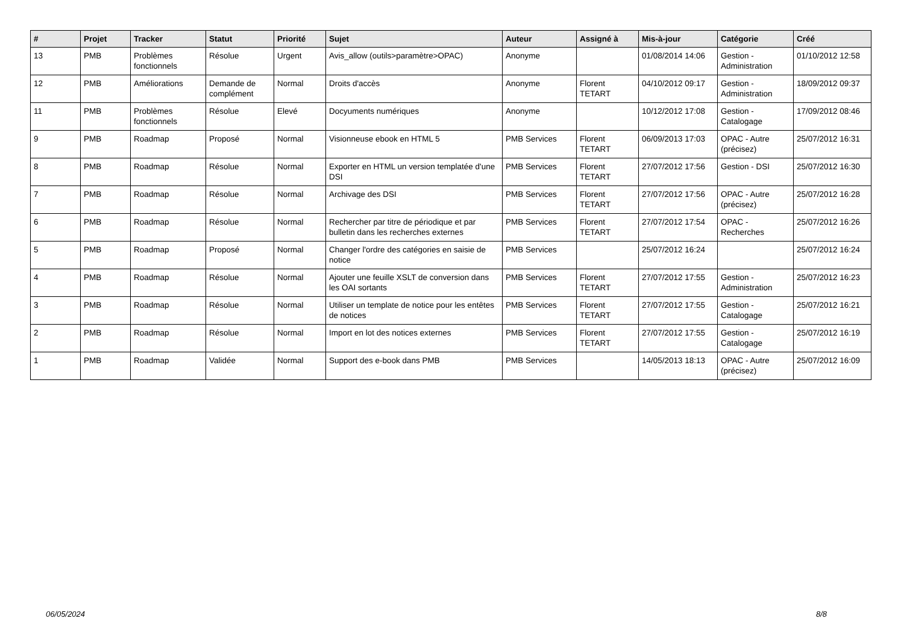| # | Projet | Tracker | Statut | Priorité | Sujet | Auteur | Assigné à | Mis-à-jour | Catégorie | Créé |
| --- | --- | --- | --- | --- | --- | --- | --- | --- | --- | --- |
| 13 | PMB | Problèmes fonctionnels | Résolue | Urgent | Avis_allow (outils>paramètre>OPAC) | Anonyme | | 01/08/2014 14:06 | Gestion - Administration | 01/10/2012 12:58 |
| 12 | PMB | Améliorations | Demande de complément | Normal | Droits d'accès | Anonyme | Florent TETART | 04/10/2012 09:17 | Gestion - Administration | 18/09/2012 09:37 |
| 11 | PMB | Problèmes fonctionnels | Résolue | Elevé | Docyuments numériques | Anonyme | | 10/12/2012 17:08 | Gestion - Catalogage | 17/09/2012 08:46 |
| 9 | PMB | Roadmap | Proposé | Normal | Visionneuse ebook en HTML 5 | PMB Services | Florent TETART | 06/09/2013 17:03 | OPAC - Autre (précisez) | 25/07/2012 16:31 |
| 8 | PMB | Roadmap | Résolue | Normal | Exporter en HTML un version templatée d'une DSI | PMB Services | Florent TETART | 27/07/2012 17:56 | Gestion - DSI | 25/07/2012 16:30 |
| 7 | PMB | Roadmap | Résolue | Normal | Archivage des DSI | PMB Services | Florent TETART | 27/07/2012 17:56 | OPAC - Autre (précisez) | 25/07/2012 16:28 |
| 6 | PMB | Roadmap | Résolue | Normal | Rechercher par titre de périodique et par bulletin dans les recherches externes | PMB Services | Florent TETART | 27/07/2012 17:54 | OPAC - Recherches | 25/07/2012 16:26 |
| 5 | PMB | Roadmap | Proposé | Normal | Changer l'ordre des catégories en saisie de notice | PMB Services | | 25/07/2012 16:24 | | 25/07/2012 16:24 |
| 4 | PMB | Roadmap | Résolue | Normal | Ajouter une feuille XSLT de conversion dans les OAI sortants | PMB Services | Florent TETART | 27/07/2012 17:55 | Gestion - Administration | 25/07/2012 16:23 |
| 3 | PMB | Roadmap | Résolue | Normal | Utiliser un template de notice pour les entêtes de notices | PMB Services | Florent TETART | 27/07/2012 17:55 | Gestion - Catalogage | 25/07/2012 16:21 |
| 2 | PMB | Roadmap | Résolue | Normal | Import en lot des notices externes | PMB Services | Florent TETART | 27/07/2012 17:55 | Gestion - Catalogage | 25/07/2012 16:19 |
| 1 | PMB | Roadmap | Validée | Normal | Support des e-book dans PMB | PMB Services | | 14/05/2013 18:13 | OPAC - Autre (précisez) | 25/07/2012 16:09 |
06/05/2024 8/8